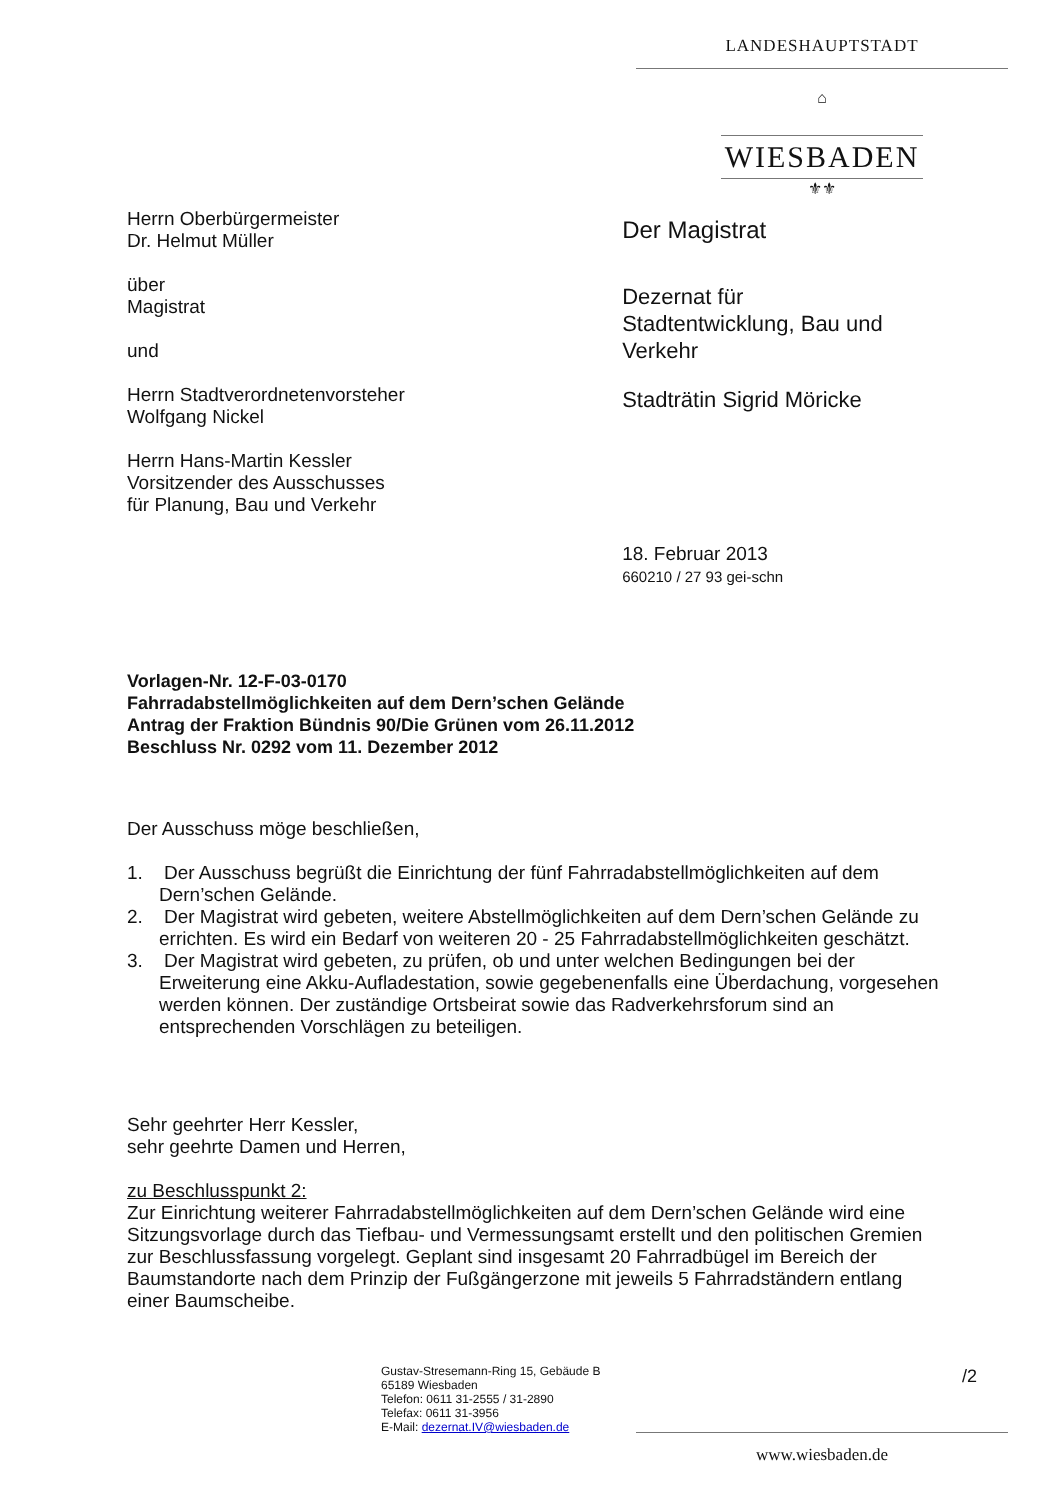LANDESHAUPTSTADT
⌂
WIESBADEN
⚜⚜
Herrn Oberbürgermeister
Dr. Helmut Müller
über
Magistrat
und
Herrn Stadtverordnetenvorsteher
Wolfgang Nickel
Herrn Hans-Martin Kessler
Vorsitzender des Ausschusses
für Planung, Bau und Verkehr
Der Magistrat
Dezernat für
Stadtentwicklung, Bau und Verkehr
Stadträtin Sigrid Möricke
18. Februar 2013
660210 / 27 93 gei-schn
Vorlagen-Nr. 12-F-03-0170
Fahrradabstellmöglichkeiten auf dem Dern’schen Gelände
Antrag der Fraktion Bündnis 90/Die Grünen vom 26.11.2012
Beschluss Nr. 0292 vom 11. Dezember 2012
Der Ausschuss möge beschließen,
1. Der Ausschuss begrüßt die Einrichtung der fünf Fahrradabstellmöglichkeiten auf dem Dern’schen Gelände.
2. Der Magistrat wird gebeten, weitere Abstellmöglichkeiten auf dem Dern’schen Gelände zu errichten. Es wird ein Bedarf von weiteren 20 - 25 Fahrradabstellmöglichkeiten geschätzt.
3. Der Magistrat wird gebeten, zu prüfen, ob und unter welchen Bedingungen bei der Erweiterung eine Akku-Aufladestation, sowie gegebenenfalls eine Überdachung, vorgesehen werden können. Der zuständige Ortsbeirat sowie das Radverkehrsforum sind an entsprechenden Vorschlägen zu beteiligen.
Sehr geehrter Herr Kessler,
sehr geehrte Damen und Herren,
zu Beschlusspunkt 2:
Zur Einrichtung weiterer Fahrradabstellmöglichkeiten auf dem Dern’schen Gelände wird eine Sitzungsvorlage durch das Tiefbau- und Vermessungsamt erstellt und den politischen Gremien zur Beschlussfassung vorgelegt. Geplant sind insgesamt 20 Fahrradbügel im Bereich der Baumstandorte nach dem Prinzip der Fußgängerzone mit jeweils 5 Fahrradständern entlang einer Baumscheibe.
Gustav-Stresemann-Ring 15, Gebäude B
65189 Wiesbaden
Telefon: 0611 31-2555 / 31-2890
Telefax: 0611 31-3956
E-Mail: dezernat.IV@wiesbaden.de
/2
www.wiesbaden.de